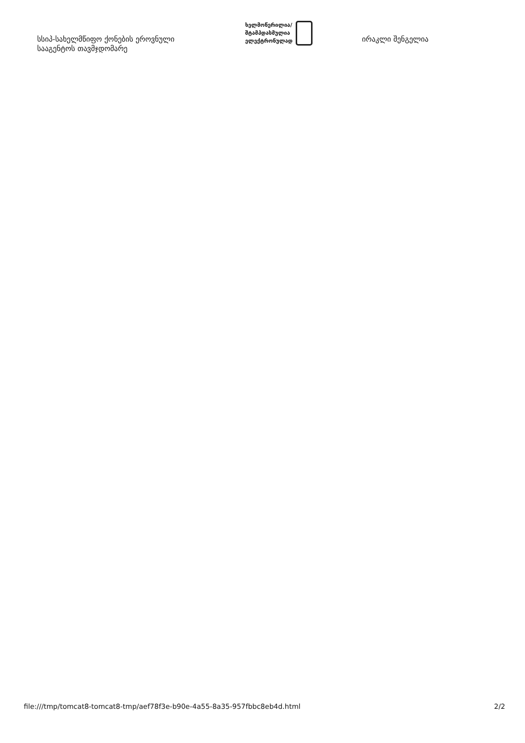სსიპ-სახელმწიფო ქონების ეროვნული სააგენტოს თავმჯდომარე
ხელმოწერილია/
შტამპდასმულია
ელექტრონულად
ირაკლი შენგელია
file:///tmp/tomcat8-tomcat8-tmp/aef78f3e-b90e-4a55-8a35-957fbbc8eb4d.html 2/2